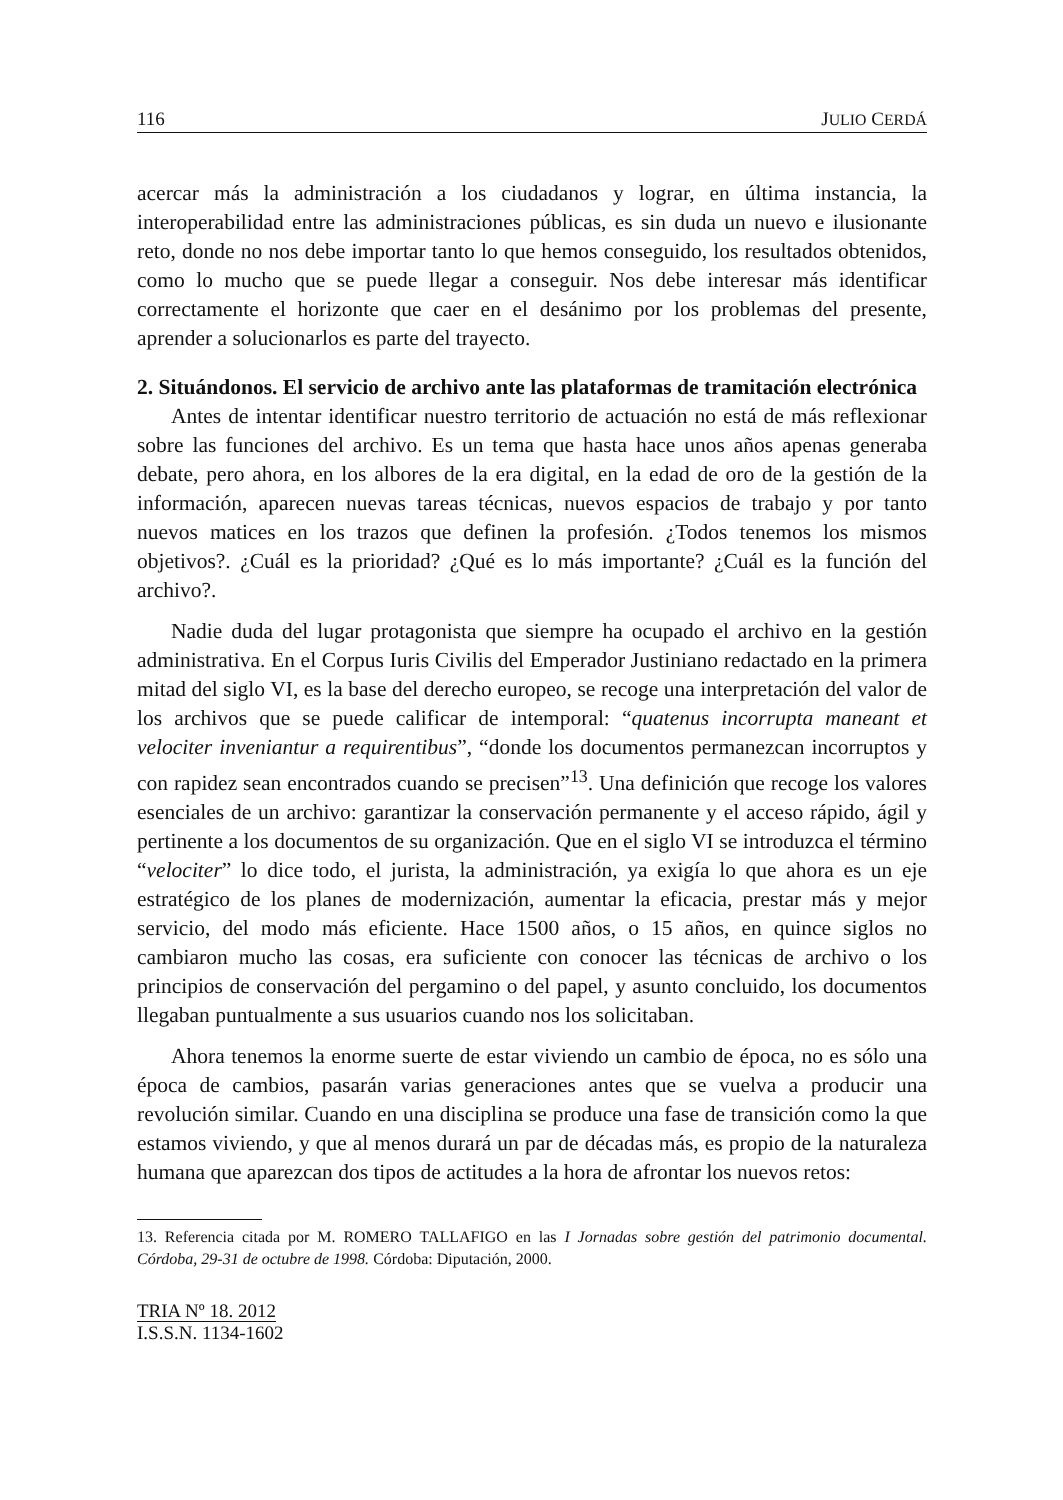116 JULIO CERDÁ
acercar más la administración a los ciudadanos y lograr, en última instancia, la interoperabilidad entre las administraciones públicas, es sin duda un nuevo e ilusionante reto, donde no nos debe importar tanto lo que hemos conseguido, los resultados obtenidos, como lo mucho que se puede llegar a conseguir. Nos debe interesar más identificar correctamente el horizonte que caer en el desánimo por los problemas del presente, aprender a solucionarlos es parte del trayecto.
2. Situándonos. El servicio de archivo ante las plataformas de tramitación electrónica
Antes de intentar identificar nuestro territorio de actuación no está de más reflexionar sobre las funciones del archivo. Es un tema que hasta hace unos años apenas generaba debate, pero ahora, en los albores de la era digital, en la edad de oro de la gestión de la información, aparecen nuevas tareas técnicas, nuevos espacios de trabajo y por tanto nuevos matices en los trazos que definen la profesión. ¿Todos tenemos los mismos objetivos?. ¿Cuál es la prioridad? ¿Qué es lo más importante? ¿Cuál es la función del archivo?.
Nadie duda del lugar protagonista que siempre ha ocupado el archivo en la gestión administrativa. En el Corpus Iuris Civilis del Emperador Justiniano redactado en la primera mitad del siglo VI, es la base del derecho europeo, se recoge una interpretación del valor de los archivos que se puede calificar de intemporal: “quatenus incorrupta maneant et velociter inveniantur a requirentibus”, “donde los documentos permanezcan incorruptos y con rapidez sean encontrados cuando se precisen”<sup>13</sup>. Una definición que recoge los valores esenciales de un archivo: garantizar la conservación permanente y el acceso rápido, ágil y pertinente a los documentos de su organización. Que en el siglo VI se introduzca el término “velociter” lo dice todo, el jurista, la administración, ya exigía lo que ahora es un eje estratégico de los planes de modernización, aumentar la eficacia, prestar más y mejor servicio, del modo más eficiente. Hace 1500 años, o 15 años, en quince siglos no cambiaron mucho las cosas, era suficiente con conocer las técnicas de archivo o los principios de conservación del pergamino o del papel, y asunto concluido, los documentos llegaban puntualmente a sus usuarios cuando nos los solicitaban.
Ahora tenemos la enorme suerte de estar viviendo un cambio de época, no es sólo una época de cambios, pasarán varias generaciones antes que se vuelva a producir una revolución similar. Cuando en una disciplina se produce una fase de transición como la que estamos viviendo, y que al menos durará un par de décadas más, es propio de la naturaleza humana que aparezcan dos tipos de actitudes a la hora de afrontar los nuevos retos:
13. Referencia citada por M. ROMERO TALLAFIGO en las I Jornadas sobre gestión del patrimonio documental. Córdoba, 29-31 de octubre de 1998. Córdoba: Diputación, 2000.
TRIA Nº 18. 2012
I.S.S.N. 1134-1602